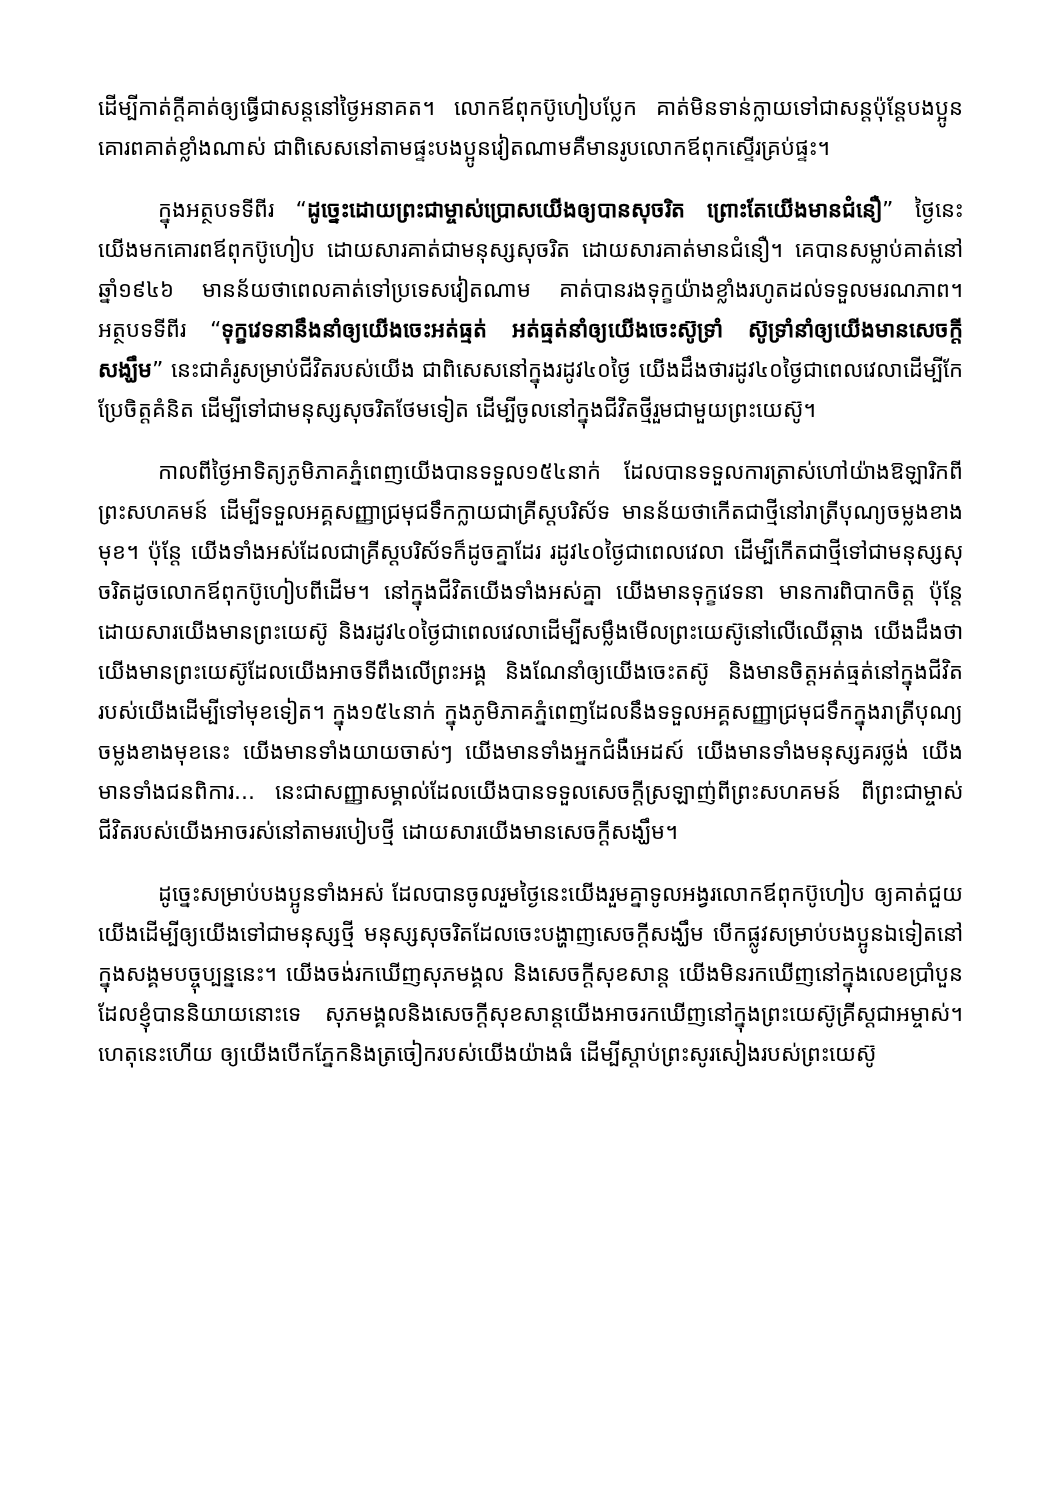ដើម្បីកាត់ក្ដីគាត់ឲ្យធ្វើជាសន្តនៅថ្ងៃអនាគត។ លោកឪពុកប៊ូហៀបប្លែក គាត់មិនទាន់ក្លាយទៅជាសន្តប៉ុន្តែបងប្អូនគោរពគាត់ខ្លាំងណាស់ ជាពិសេសនៅតាមផ្ទះបងប្អូនវៀតណាមគឺមានរូបលោកឪពុកស្ទើរគ្រប់ផ្ទះ។
ក្នុងអត្ថបទទីពីរ “ដូច្នេះដោយព្រះជាម្ចាស់ប្រោសយើងឲ្យបានសុចរិត ព្រោះតែយើងមានជំនឿ” ថ្ងៃនេះយើងមកគោរពឪពុកប៊ូហៀប ដោយសារគាត់ជាមនុស្សសុចរិត ដោយសារគាត់មានជំនឿ។ គេបានសម្លាប់គាត់នៅឆ្នាំ១៩៤៦ មានន័យថាពេលគាត់ទៅប្រទេសវៀតណាម គាត់បានរងទុក្ខយ៉ាងខ្លាំងរហូតដល់ទទួលមរណភាព។ អត្ថបទទីពីរ “ទុក្ខវេទនានឹងនាំឲ្យយើងចេះអត់ធ្មត់ អត់ធ្មត់នាំឲ្យយើងចេះស៊ូទ្រាំ ស៊ូទ្រាំនាំឲ្យយើងមានសេចក្ដីសង្ឃឹម” នេះជាគំរូសម្រាប់ជីវិតរបស់យើង ជាពិសេសនៅក្នុងរដូវ៤០ថ្ងៃ យើងដឹងថារដូវ៤០ថ្ងៃជាពេលវេលាដើម្បីកែប្រែចិត្តគំនិត ដើម្បីទៅជាមនុស្សសុចរិតថែមទៀត ដើម្បីចូលនៅក្នុងជីវិតថ្មីរួមជាមួយព្រះយេស៊ូ។
កាលពីថ្ងៃអាទិត្យភូមិភាគភ្នំពេញយើងបានទទួល១៥៤នាក់ ដែលបានទទួលការត្រាស់ហៅយ៉ាងឱឡារិកពីព្រះសហគមន៍ ដើម្បីទទួលអគ្គសញ្ញាជ្រមុជទឹកក្លាយជាគ្រីស្តបរិស័ទ មានន័យថាកើតជាថ្មីនៅរាត្រីបុណ្យចម្លងខាងមុខ។ ប៉ុន្តែ យើងទាំងអស់ដែលជាគ្រីស្តបរិស័ទក៏ដូចគ្នាដែរ រដូវ៤០ថ្ងៃជាពេលវេលា ដើម្បីកើតជាថ្មីទៅជាមនុស្សសុចរិតដូចលោកឪពុកប៊ូហៀបពីដើម។ នៅក្នុងជីវិតយើងទាំងអស់គ្នា យើងមានទុក្ខវេទនា មានការពិបាកចិត្ត ប៉ុន្តែដោយសារយើងមានព្រះយេស៊ូ និងរដូវ៤០ថ្ងៃជាពេលវេលាដើម្បីសម្លឹងមើលព្រះយេស៊ូនៅលើឈើឆ្កាង យើងដឹងថាយើងមានព្រះយេស៊ូដែលយើងអាចទីពឹងលើព្រះអង្គ និងណែនាំឲ្យយើងចេះតស៊ូ និងមានចិត្តអត់ធ្មត់នៅក្នុងជីវិតរបស់យើងដើម្បីទៅមុខទៀត។ ក្នុង១៥៤នាក់ ក្នុងភូមិភាគភ្នំពេញដែលនឹងទទួលអគ្គសញ្ញាជ្រមុជទឹកក្នុងរាត្រីបុណ្យចម្លងខាងមុខនេះ យើងមានទាំងយាយចាស់ៗ យើងមានទាំងអ្នកជំងឺអេដស៍ យើងមានទាំងមនុស្សគរថ្លង់ យើងមានទាំងជនពិការ... នេះជាសញ្ញាសម្គាល់ដែលយើងបានទទួលសេចក្ដីស្រឡាញ់ពីព្រះសហគមន៍ ពីព្រះជាម្ចាស់ជីវិតរបស់យើងអាចរស់នៅតាមរបៀបថ្មី ដោយសារយើងមានសេចក្ដីសង្ឃឹម។
ដូច្នេះសម្រាប់បងប្អូនទាំងអស់ ដែលបានចូលរួមថ្ងៃនេះយើងរួមគ្នាទូលអង្វរលោកឪពុកប៊ូហៀប ឲ្យគាត់ជួយយើងដើម្បីឲ្យយើងទៅជាមនុស្សថ្មី មនុស្សសុចរិតដែលចេះបង្ហាញសេចក្ដីសង្ឃឹម បើកផ្លូវសម្រាប់បងប្អូនឯទៀតនៅក្នុងសង្គមបច្ចុប្បន្ននេះ។ យើងចង់រកឃើញសុភមង្គល និងសេចក្ដីសុខសាន្ត យើងមិនរកឃើញនៅក្នុងលេខប្រាំបួនដែលខ្ញុំបាននិយាយនោះទេ សុភមង្គលនិងសេចក្ដីសុខសាន្តយើងអាចរកឃើញនៅក្នុងព្រះយេស៊ូគ្រីស្តជាអម្ចាស់។ ហេតុនេះហើយ ឲ្យយើងបើកភ្នែកនិងត្រចៀករបស់យើងយ៉ាងធំ ដើម្បីស្ដាប់ព្រះសូរសៀងរបស់ព្រះយេស៊ូ